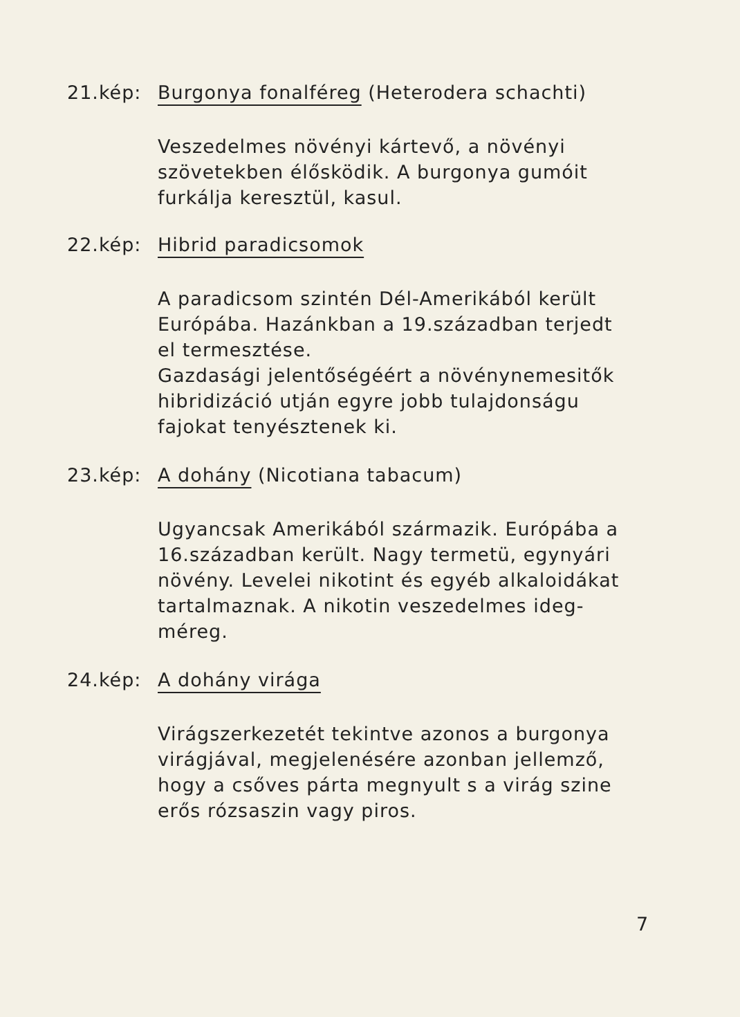21.kép: Burgonya fonalféreg (Heterodera schachti)
Veszedelmes növényi kártevő, a növényi szövetekben élősködik. A burgonya gumóit furkálja keresztül, kasul.
22.kép: Hibrid paradicsomok
A paradicsom szintén Dél-Amerikából került Európába. Hazánkban a 19.században terjedt el termesztése.
Gazdasági jelentőségéért a növénynemesitők hibridizáció utján egyre jobb tulajdonságu fajokat tenyésztenek ki.
23.kép: A dohány (Nicotiana tabacum)
Ugyancsak Amerikából származik. Európába a 16.században került. Nagy termetü, egynyári növény. Levelei nikotint és egyéb alkaloidákat tartalmaznak. A nikotin veszedelmes ideg-méreg.
24.kép: A dohány virága
Virágszerkezetét tekintve azonos a burgonya virágjával, megjelenésére azonban jellemző, hogy a csőves párta megnyult s a virág szine erős rózsaszin vagy piros.
7